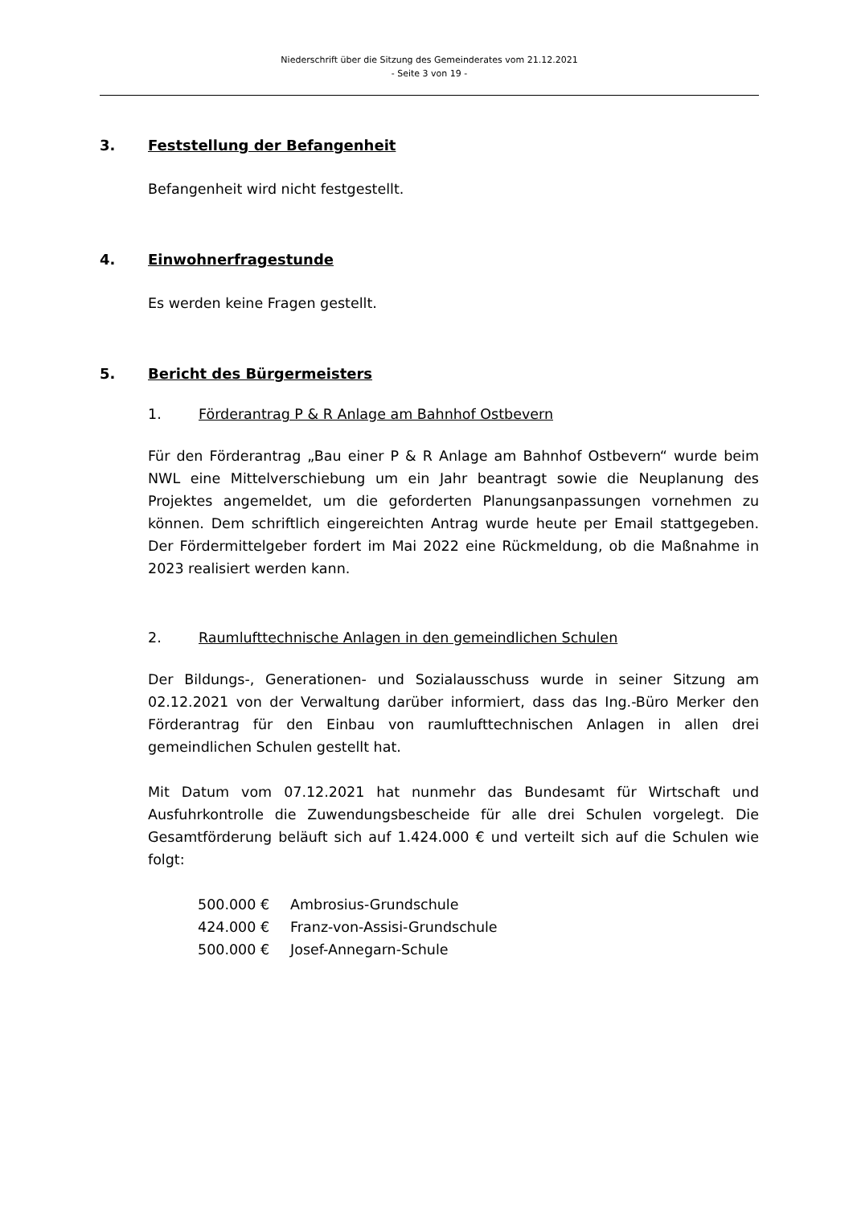Niederschrift über die Sitzung des Gemeinderates vom 21.12.2021
- Seite 3 von 19 -
3. Feststellung der Befangenheit
Befangenheit wird nicht festgestellt.
4. Einwohnerfragestunde
Es werden keine Fragen gestellt.
5. Bericht des Bürgermeisters
1. Förderantrag P & R Anlage am Bahnhof Ostbevern
Für den Förderantrag „Bau einer P & R Anlage am Bahnhof Ostbevern“ wurde beim NWL eine Mittelverschiebung um ein Jahr beantragt sowie die Neupla­nung des Projektes angemeldet, um die geforderten Planungsanpassungen vornehmen zu können. Dem schriftlich eingereichten Antrag wurde heute per Email stattgegeben. Der Fördermittelgeber fordert im Mai 2022 eine Rückmel­dung, ob die Maßnahme in 2023 realisiert werden kann.
2. Raumlufttechnische Anlagen in den gemeindlichen Schulen
Der Bildungs-, Generationen- und Sozialausschuss wurde in seiner Sitzung am 02.12.2021 von der Verwaltung darüber informiert, dass das Ing.-Büro Merker den Förderantrag für den Einbau von raumlufttechnischen Anlagen in allen drei gemeindlichen Schulen gestellt hat.
Mit Datum vom 07.12.2021 hat nunmehr das Bundesamt für Wirtschaft und Ausfuhrkontrolle die Zuwendungsbescheide für alle drei Schulen vorgelegt. Die Gesamtförderung beläuft sich auf 1.424.000 € und verteilt sich auf die Schulen wie folgt:
| 500.000 € | Ambrosius-Grundschule |
| 424.000 € | Franz-von-Assisi-Grundschule |
| 500.000 € | Josef-Annegarn-Schule |